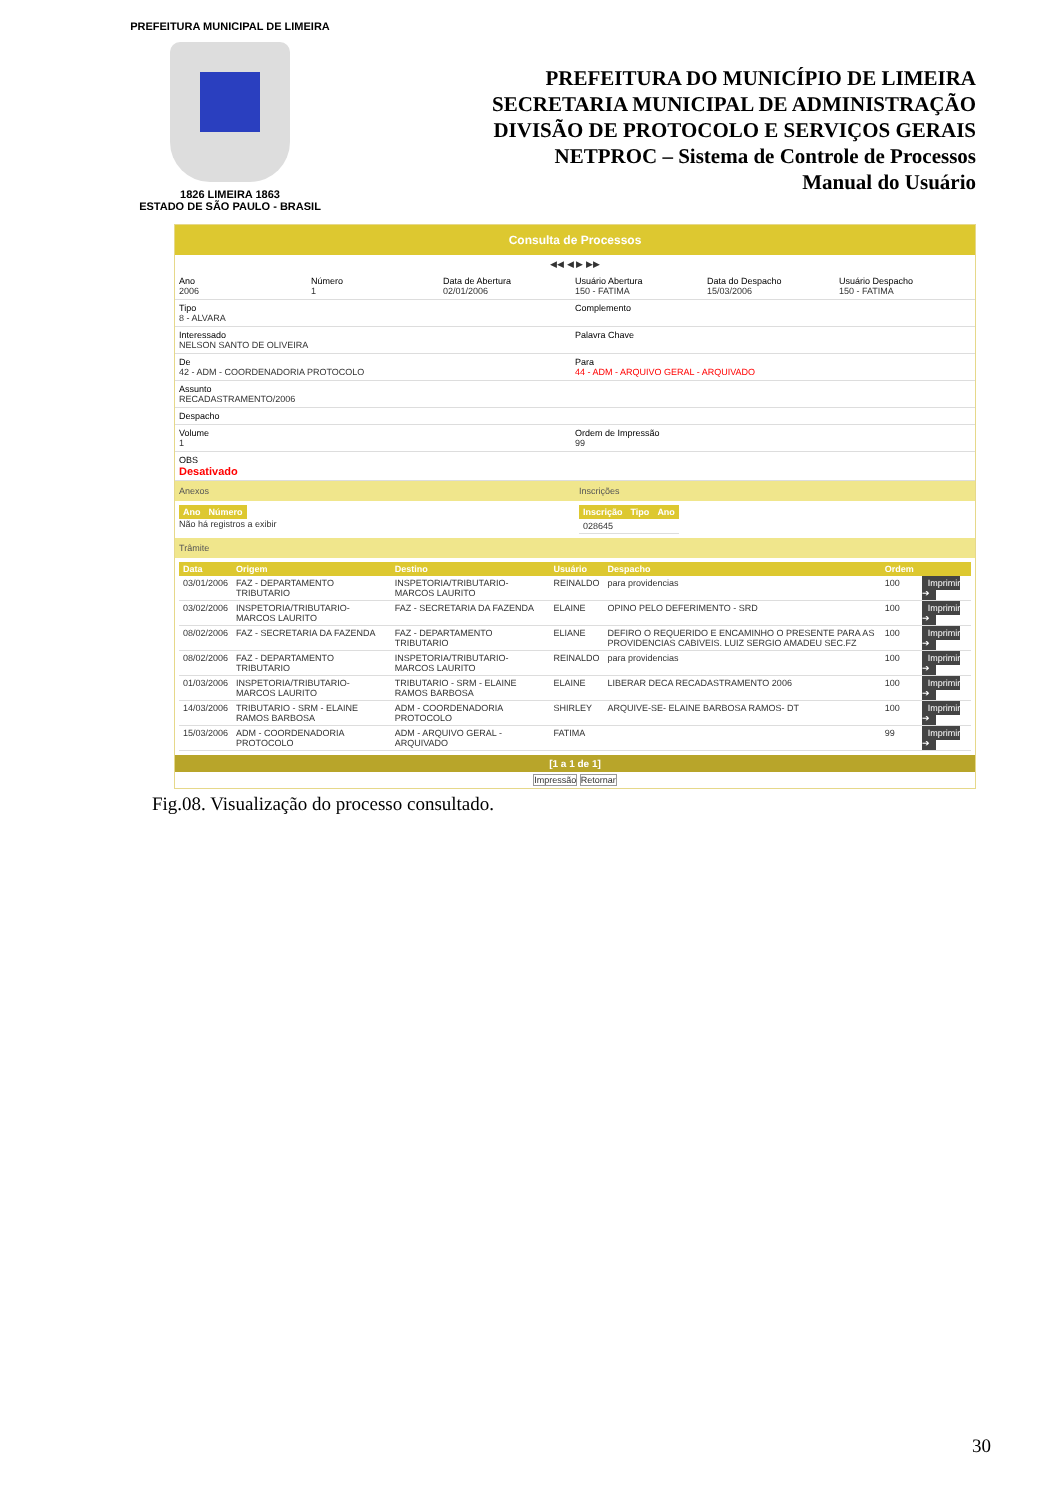PREFEITURA MUNICIPAL DE LIMEIRA
1826 LIMEIRA 1863
ESTADO DE SÃO PAULO - BRASIL
PREFEITURA DO MUNICÍPIO DE LIMEIRA
SECRETARIA MUNICIPAL DE ADMINISTRAÇÃO
DIVISÃO DE PROTOCOLO E SERVIÇOS GERAIS
NETPROC – Sistema de Controle de Processos
Manual do Usuário
Consulta de Processos
◀◀ ◀ ▶ ▶▶
Ano
2006
Número
1
Data de Abertura
02/01/2006
Usuário Abertura
150 - FATIMA
Data do Despacho
15/03/2006
Usuário Despacho
150 - FATIMA
Tipo
8 - ALVARA
Complemento
Interessado
NELSON SANTO DE OLIVEIRA
Palavra Chave
De
42 - ADM - COORDENADORIA PROTOCOLO
Para
44 - ADM - ARQUIVO GERAL - ARQUIVADO
Assunto
RECADASTRAMENTO/2006
Despacho
Volume
1
Ordem de Impressão
99
OBS
Desativado
Anexos
| Ano | Número |
| --- | --- |
Não há registros a exibir
Inscrições
| Inscrição | Tipo | Ano |
| --- | --- | --- |
| 028645 | | |
Trâmite
| Data | Origem | Destino | Usuário | Despacho | Ordem | |
| --- | --- | --- | --- | --- | --- | --- |
| 03/01/2006 | FAZ - DEPARTAMENTO TRIBUTARIO | INSPETORIA/TRIBUTARIO-MARCOS LAURITO | REINALDO | para providencias | 100 | Imprimir ➔ |
| 03/02/2006 | INSPETORIA/TRIBUTARIO-MARCOS LAURITO | FAZ - SECRETARIA DA FAZENDA | ELAINE | OPINO PELO DEFERIMENTO - SRD | 100 | Imprimir ➔ |
| 08/02/2006 | FAZ - SECRETARIA DA FAZENDA | FAZ - DEPARTAMENTO TRIBUTARIO | ELIANE | DEFIRO O REQUERIDO E ENCAMINHO O PRESENTE PARA AS PROVIDENCIAS CABIVEIS. LUIZ SERGIO AMADEU SEC.FZ | 100 | Imprimir ➔ |
| 08/02/2006 | FAZ - DEPARTAMENTO TRIBUTARIO | INSPETORIA/TRIBUTARIO-MARCOS LAURITO | REINALDO | para providencias | 100 | Imprimir ➔ |
| 01/03/2006 | INSPETORIA/TRIBUTARIO-MARCOS LAURITO | TRIBUTARIO - SRM - ELAINE RAMOS BARBOSA | ELAINE | LIBERAR DECA RECADASTRAMENTO 2006 | 100 | Imprimir ➔ |
| 14/03/2006 | TRIBUTARIO - SRM - ELAINE RAMOS BARBOSA | ADM - COORDENADORIA PROTOCOLO | SHIRLEY | ARQUIVE-SE- ELAINE BARBOSA RAMOS- DT | 100 | Imprimir ➔ |
| 15/03/2006 | ADM - COORDENADORIA PROTOCOLO | ADM - ARQUIVO GERAL - ARQUIVADO | FATIMA | | 99 | Imprimir ➔ |
[1 a 1 de 1]
Impressão Retornar
Fig.08. Visualização do processo consultado.
30